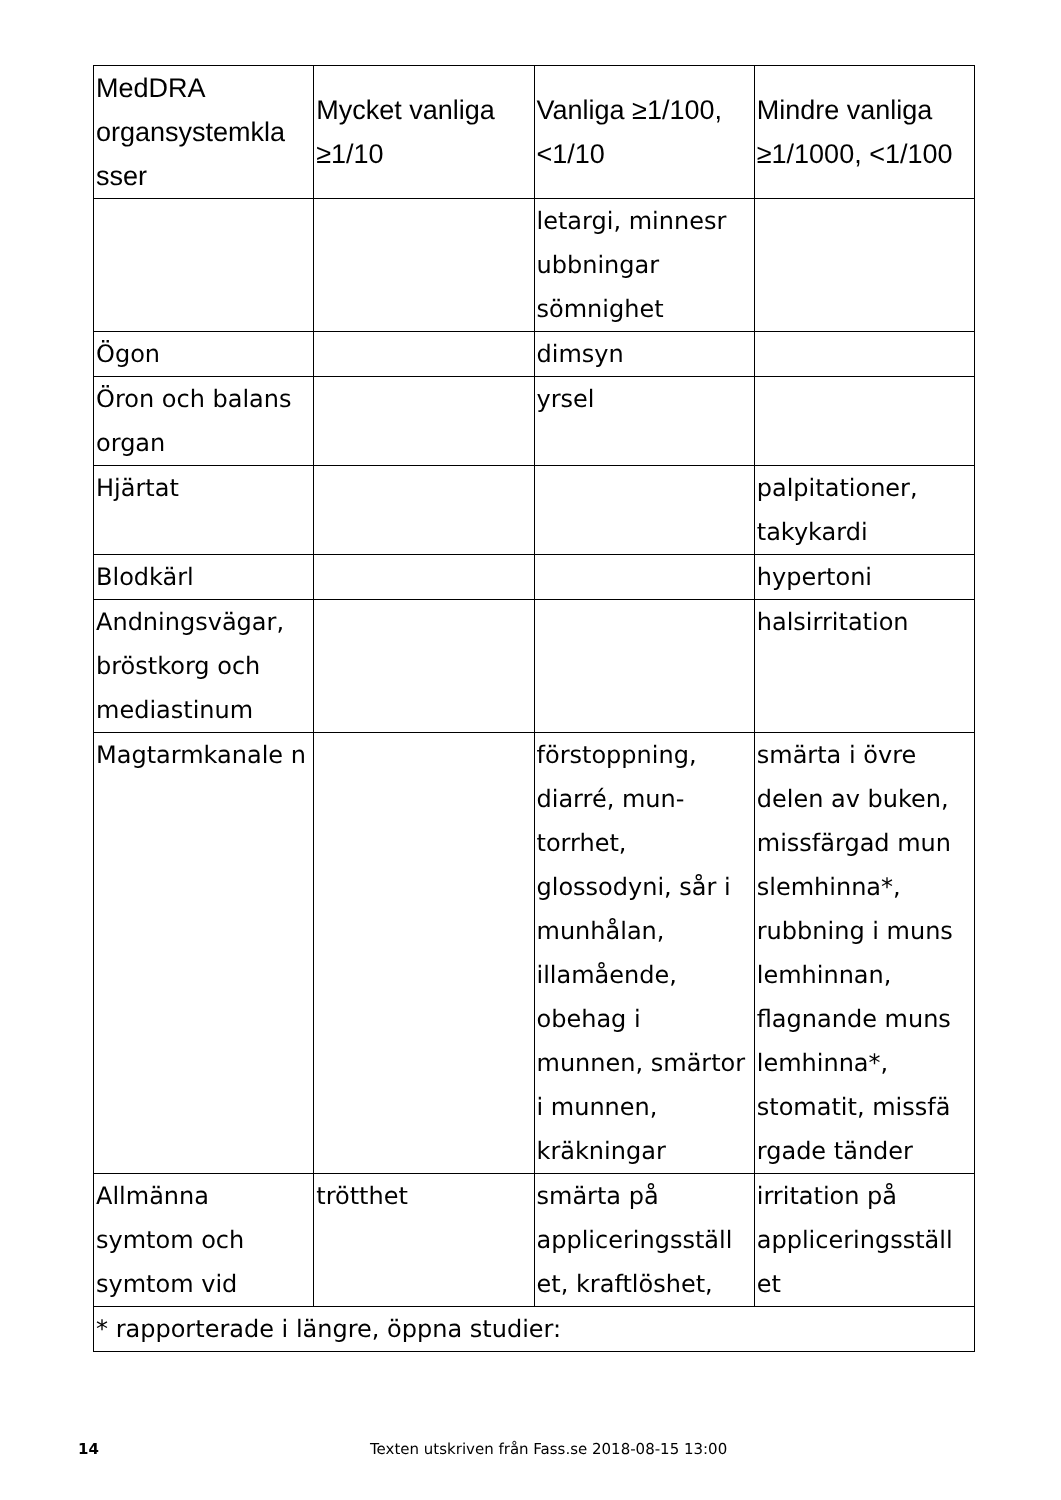| MedDRA organsystemkla sser | Mycket vanliga ≥1/10 | Vanliga ≥1/100, <1/10 | Mindre vanliga ≥1/1000, <1/100 |
| --- | --- | --- | --- |
| | | letargi, minnesr ubbningar sömnighet | |
| Ögon | | dimsyn | |
| Öron och balans organ | | yrsel | |
| Hjärtat | | | palpitationer, takykardi |
| Blodkärl | | | hypertoni |
| Andningsvägar, bröstkorg och mediastinum | | | halsirritation |
| Magtarmkanale n | | förstoppning, diarré, mun- torrhet, glossodyni, sår i munhålan, illamående, obehag i munnen, smärtor i munnen, kräkningar | smärta i övre delen av buken, missfärgad mun slemhinna*, rubbning i muns lemhinnan, flagnande muns lemhinna*, stomatit, missfä rgade tänder |
| Allmänna symtom och symtom vid | trötthet | smärta på appliceringsställ et, kraftlöshet, | irritation på appliceringsställ et |
| * rapporterade i längre, öppna studier: | | | |
14 Texten utskriven från Fass.se 2018-08-15 13:00